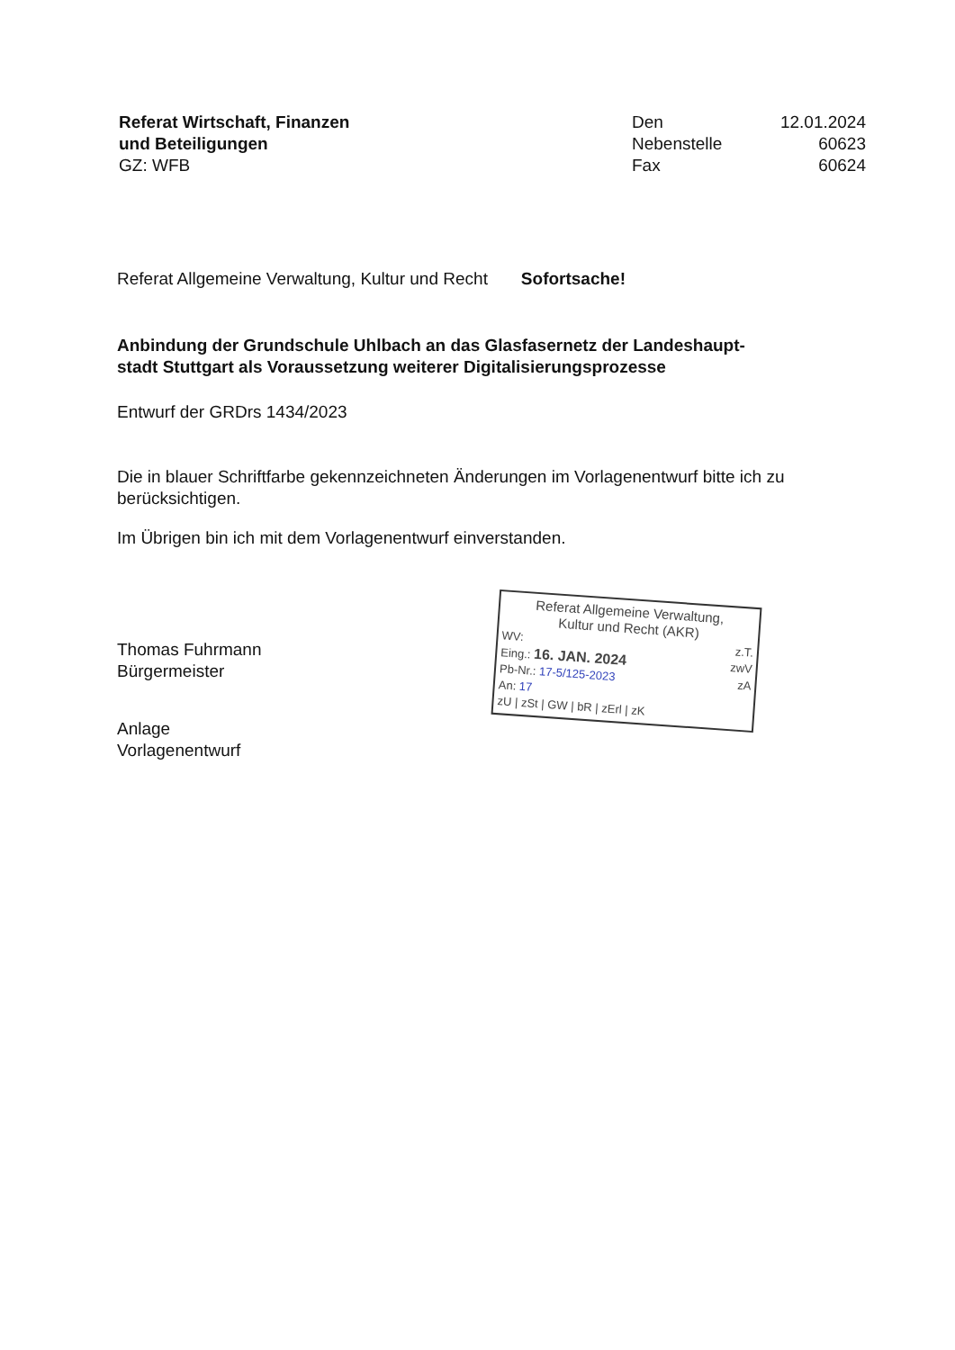Referat Wirtschaft, Finanzen
und Beteiligungen
GZ: WFB
Den 12.01.2024 Nebenstelle 60623 Fax 60624
Referat Allgemeine Verwaltung, Kultur und Recht Sofortsache!
Anbindung der Grundschule Uhlbach an das Glasfasernetz der Landeshaupt-
stadt Stuttgart als Voraussetzung weiterer Digitalisierungsprozesse
Entwurf der GRDrs 1434/2023
Die in blauer Schriftfarbe gekennzeichneten Änderungen im Vorlagenentwurf bitte ich zu berücksichtigen.
Im Übrigen bin ich mit dem Vorlagenentwurf einverstanden.
Thomas Fuhrmann
Bürgermeister
Anlage
Vorlagenentwurf
Referat Allgemeine Verwaltung,
Kultur und Recht (AKR)
WV: z.T.
Eing.: 16. JAN. 2024 zwV
Pb-Nr.: 17-5/125-2023 zA
An: 17
zU | zSt | GW | bR | zErl | zK